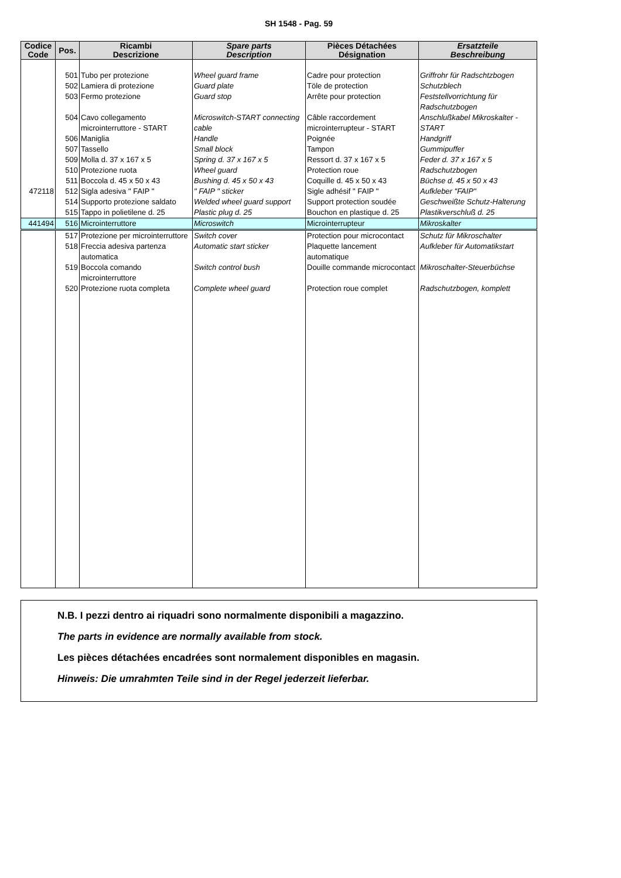SH 1548 - Pag. 59
| Codice Code | Pos. | Ricambi Descrizione | Spare parts Description | Pièces Détachées Désignation | Ersatzteile Beschreibung |
| --- | --- | --- | --- | --- | --- |
| | 501 | Tubo per protezione | Wheel guard frame | Cadre pour protection | Griffrohr für Radschtzbogen |
| | 502 | Lamiera di protezione | Guard plate | Töle de protection | Schutzblech |
| | 503 | Fermo protezione | Guard stop | Arrête pour protection | Feststellvorrichtung für Radschutzbogen |
| | 504 | Cavo collegamento microinterruttore - START | Microswitch-START connecting cable | Câble raccordement microinterrupteur - START | Anschlußkabel Mikroskalter - START |
| | 506 | Maniglia | Handle | Poignée | Handgriff |
| | 507 | Tassello | Small block | Tampon | Gummipuffer |
| | 509 | Molla d. 37 x 167 x 5 | Spring d. 37 x 167 x 5 | Ressort d. 37 x 167 x 5 | Feder d. 37 x 167 x 5 |
| | 510 | Protezione ruota | Wheel guard | Protection roue | Radschutzbogen |
| | 511 | Boccola d. 45 x 50 x 43 | Bushing d. 45 x 50 x 43 | Coquille d. 45 x 50 x 43 | Büchse d. 45 x 50 x 43 |
| 472118 | 512 | Sigla adesiva " FAIP " | " FAIP " sticker | Sigle adhésif " FAIP " | Aufkleber "FAIP" |
| | 514 | Supporto protezione saldato | Welded wheel guard support | Support protection soudée | Geschweißte Schutz-Halterung |
| | 515 | Tappo in polietilene d. 25 | Plastic plug d. 25 | Bouchon en plastique d. 25 | Plastikverschluß d. 25 |
| 441494 | 516 | Microinterruttore | Microswitch | Microinterrupteur | Mikroskalter |
| | 517 | Protezione per microinterruttore | Switch cover | Protection pour microcontact | Schutz für Mikroschalter |
| | 518 | Freccia adesiva partenza automatica | Automatic start sticker | Plaquette lancement automatique | Aufkleber für Automatikstart |
| | 519 | Boccola comando microinterruttore | Switch control bush | Douille commande microcontact | Mikroschalter-Steuerbüchse |
| | 520 | Protezione ruota completa | Complete wheel guard | Protection roue complet | Radschutzbogen, komplett |
N.B. I pezzi dentro ai riquadri sono normalmente disponibili a magazzino.
The parts in evidence are normally available from stock.
Les pièces détachées encadrées sont normalement disponibles en magasin.
Hinweis: Die umrahmten Teile sind in der Regel jederzeit lieferbar.